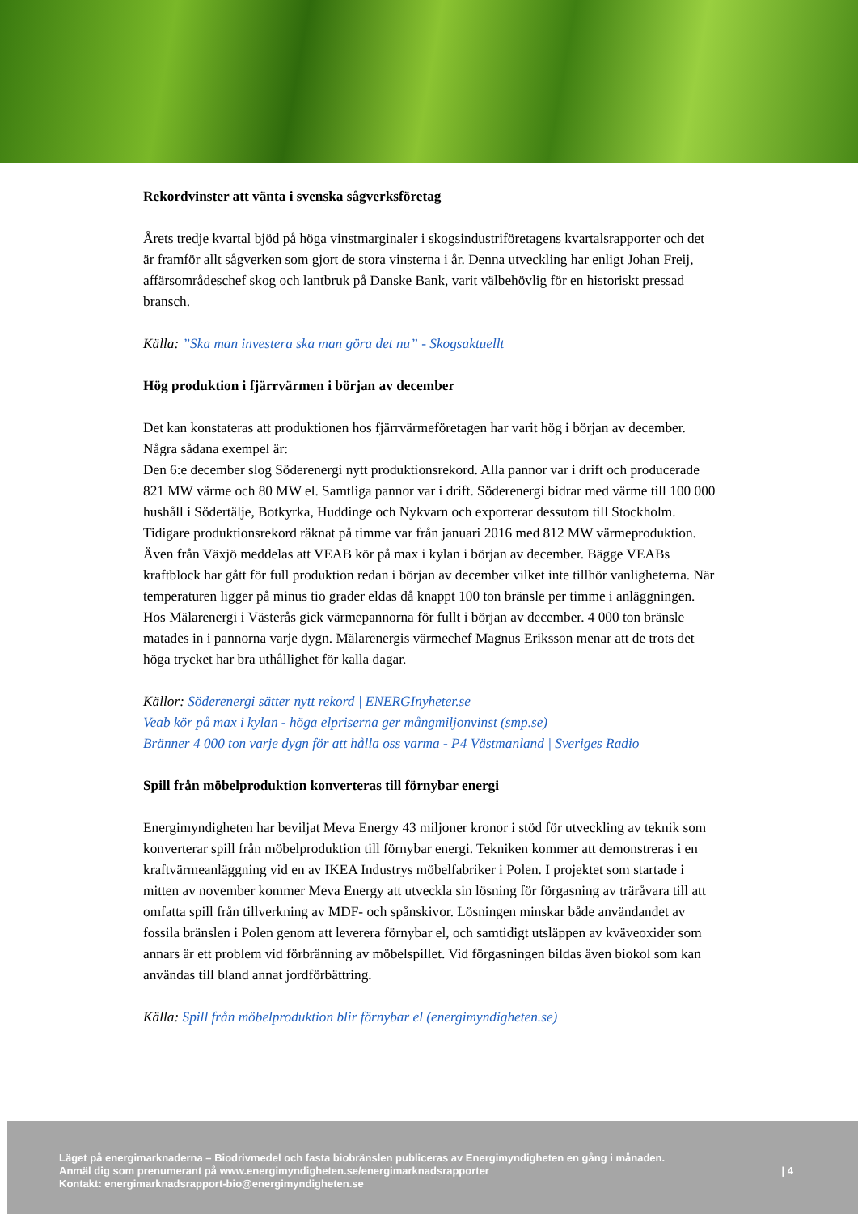Rekordvinster att vänta i svenska sågverksföretag
Årets tredje kvartal bjöd på höga vinstmarginaler i skogsindustriföretagens kvartalsrapporter och det är framför allt sågverken som gjort de stora vinsterna i år. Denna utveckling har enligt Johan Freij, affärsområdeschef skog och lantbruk på Danske Bank, varit välbehövlig för en historiskt pressad bransch.
Källa: ”Ska man investera ska man göra det nu” - Skogsaktuellt
Hög produktion i fjärrvärmen i början av december
Det kan konstateras att produktionen hos fjärrvärmeföretagen har varit hög i början av december. Några sådana exempel är:
Den 6:e december slog Söderenergi nytt produktionsrekord. Alla pannor var i drift och producerade 821 MW värme och 80 MW el. Samtliga pannor var i drift. Söderenergi bidrar med värme till 100 000 hushåll i Södertälje, Botkyrka, Huddinge och Nykvarn och exporterar dessutom till Stockholm. Tidigare produktionsrekord räknat på timme var från januari 2016 med 812 MW värmeproduktion.
Även från Växjö meddelas att VEAB kör på max i kylan i början av december. Bägge VEABs kraftblock har gått för full produktion redan i början av december vilket inte tillhör vanligheterna. När temperaturen ligger på minus tio grader eldas då knappt 100 ton bränsle per timme i anläggningen.
Hos Mälarenergi i Västerås gick värmepannorna för fullt i början av december. 4 000 ton bränsle matades in i pannorna varje dygn. Mälarenergis värmechef Magnus Eriksson menar att de trots det höga trycket har bra uthållighet för kalla dagar.
Källor: Söderenergi sätter nytt rekord | ENERGInyheter.se
Veab kör på max i kylan - höga elpriserna ger mångmiljonvinst (smp.se)
Bränner 4 000 ton varje dygn för att hålla oss varma - P4 Västmanland | Sveriges Radio
Spill från möbelproduktion konverteras till förnybar energi
Energimyndigheten har beviljat Meva Energy 43 miljoner kronor i stöd för utveckling av teknik som konverterar spill från möbelproduktion till förnybar energi. Tekniken kommer att demonstreras i en kraftvärmeanläggning vid en av IKEA Industrys möbelfabriker i Polen. I projektet som startade i mitten av november kommer Meva Energy att utveckla sin lösning för förgasning av träråvara till att omfatta spill från tillverkning av MDF- och spånskivor. Lösningen minskar både användandet av fossila bränslen i Polen genom att leverera förnybar el, och samtidigt utsläppen av kväveoxider som annars är ett problem vid förbränning av möbelspillet. Vid förgasningen bildas även biokol som kan användas till bland annat jordförbättring.
Källa: Spill från möbelproduktion blir förnybar el (energimyndigheten.se)
Läget på energimarknaderna – Biodrivmedel och fasta biobränslen publiceras av Energimyndigheten en gång i månaden.
Anmäl dig som prenumerant på www.energimyndigheten.se/energimarknadsrapporter
Kontakt: energimarknadsrapport-bio@energimyndigheten.se
| 4